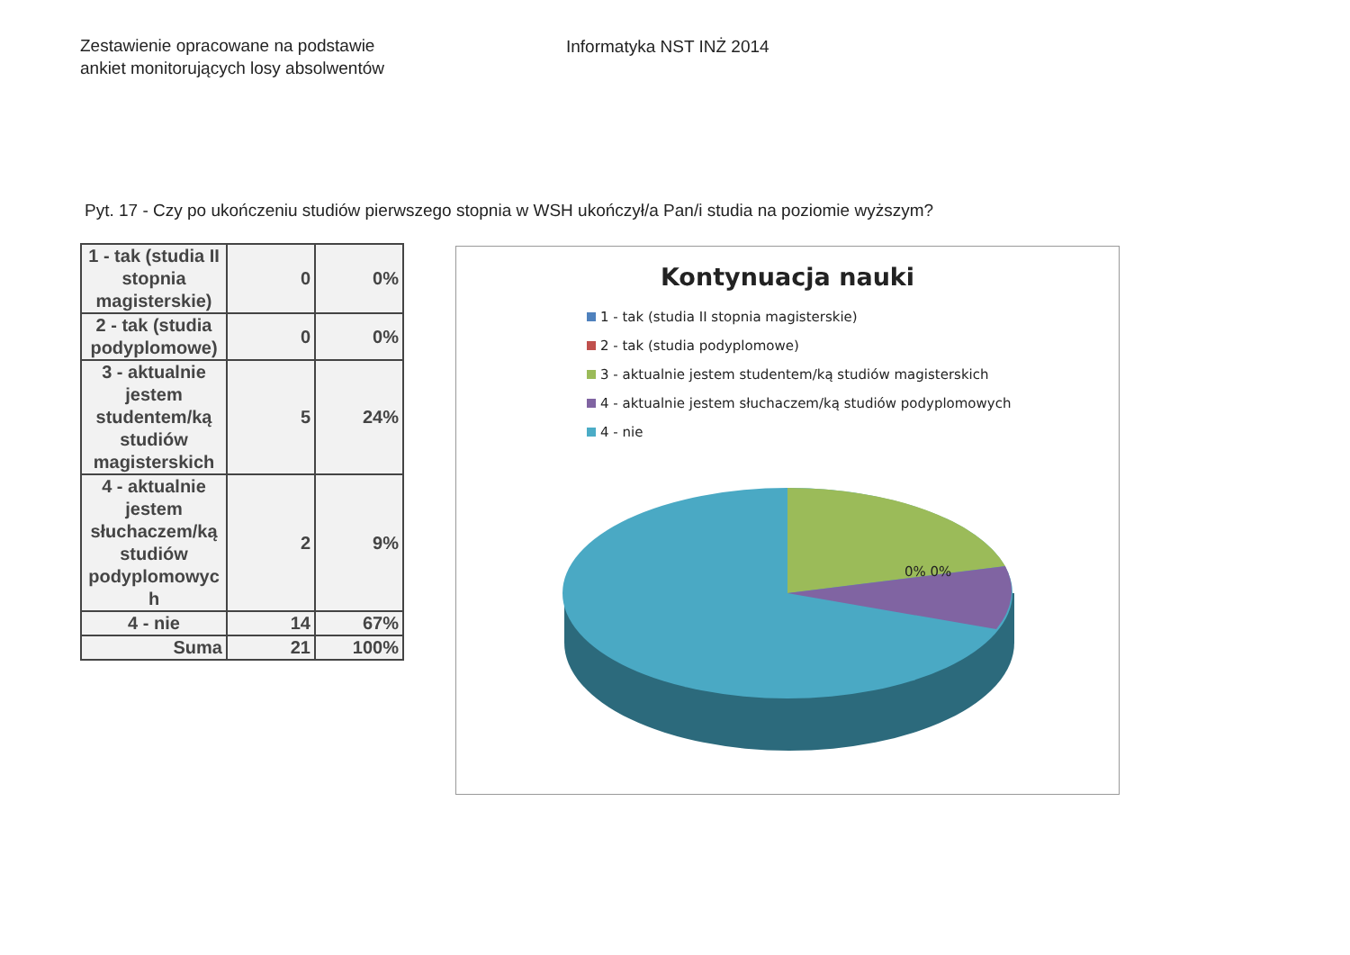Zestawienie opracowane na podstawie
ankiet monitorujących losy absolwentów
Informatyka NST INŻ 2014
Pyt. 17 - Czy po ukończeniu studiów pierwszego stopnia w WSH ukończył/a Pan/i studia na poziomie wyższym?
| 1 - tak (studia II stopnia magisterskie) | 0 | 0% |
| 2 - tak (studia podyplomowe) | 0 | 0% |
| 3 - aktualnie jestem studentem/ką studiów magisterskich | 5 | 24% |
| 4 - aktualnie jestem słuchaczem/ką studiów podyplomowyc h | 2 | 9% |
| 4 - nie | 14 | 67% |
| Suma | 21 | 100% |
Kontynuacja nauki
1 - tak (studia II stopnia magisterskie)
2 - tak (studia podyplomowe)
3 - aktualnie jestem studentem/ką studiów magisterskich
4 - aktualnie jestem słuchaczem/ką studiów podyplomowych
4 - nie
0% 0%